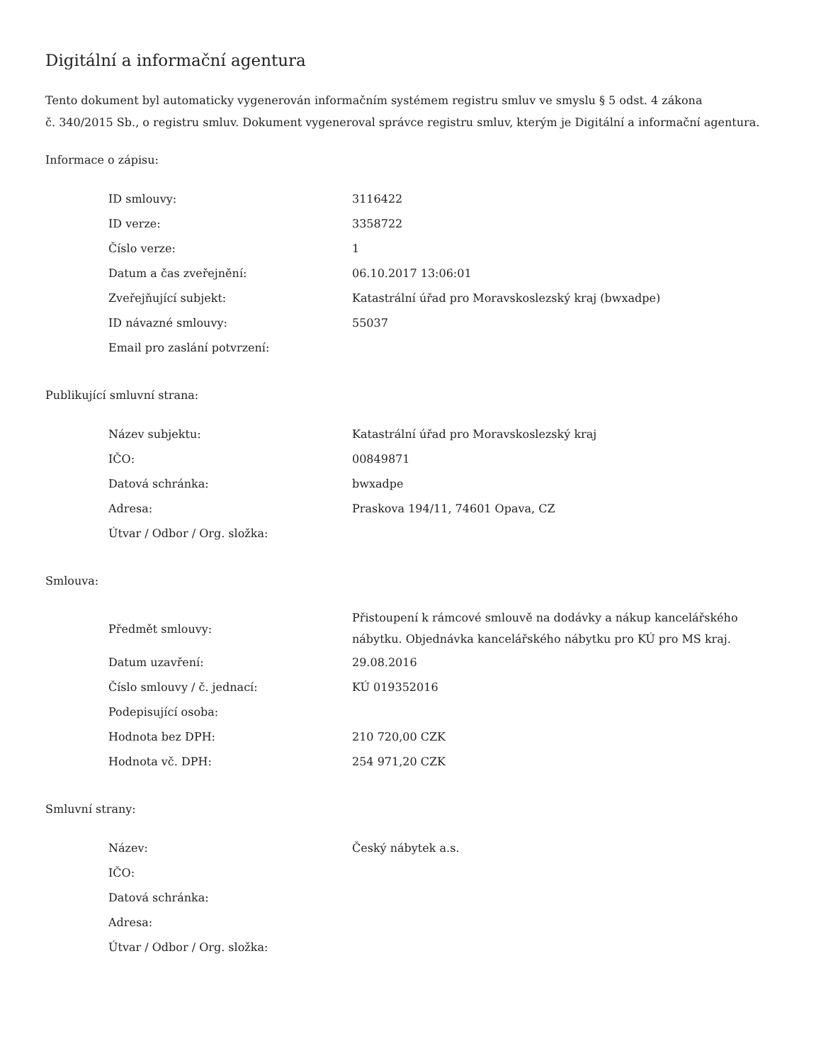Digitální a informační agentura
Tento dokument byl automaticky vygenerován informačním systémem registru smluv ve smyslu § 5 odst. 4 zákona
č. 340/2015 Sb., o registru smluv. Dokument vygeneroval správce registru smluv, kterým je Digitální a informační agentura.
Informace o zápisu:
| ID smlouvy: | 3116422 |
| ID verze: | 3358722 |
| Číslo verze: | 1 |
| Datum a čas zveřejnění: | 06.10.2017 13:06:01 |
| Zveřejňující subjekt: | Katastrální úřad pro Moravskoslezský kraj (bwxadpe) |
| ID návazné smlouvy: | 55037 |
| Email pro zaslání potvrzení: | |
Publikující smluvní strana:
| Název subjektu: | Katastrální úřad pro Moravskoslezský kraj |
| IČO: | 00849871 |
| Datová schránka: | bwxadpe |
| Adresa: | Praskova 194/11, 74601 Opava, CZ |
| Útvar / Odbor / Org. složka: | |
Smlouva:
| Předmět smlouvy: | Přistoupení k rámcové smlouvě na dodávky a nákup kancelářského nábytku. Objednávka kancelářského nábytku pro KÚ pro MS kraj. |
| Datum uzavření: | 29.08.2016 |
| Číslo smlouvy / č. jednací: | KÚ 019352016 |
| Podepisující osoba: | |
| Hodnota bez DPH: | 210 720,00 CZK |
| Hodnota vč. DPH: | 254 971,20 CZK |
Smluvní strany:
| Název: | Český nábytek a.s. |
| IČO: | |
| Datová schránka: | |
| Adresa: | |
| Útvar / Odbor / Org. složka: | |